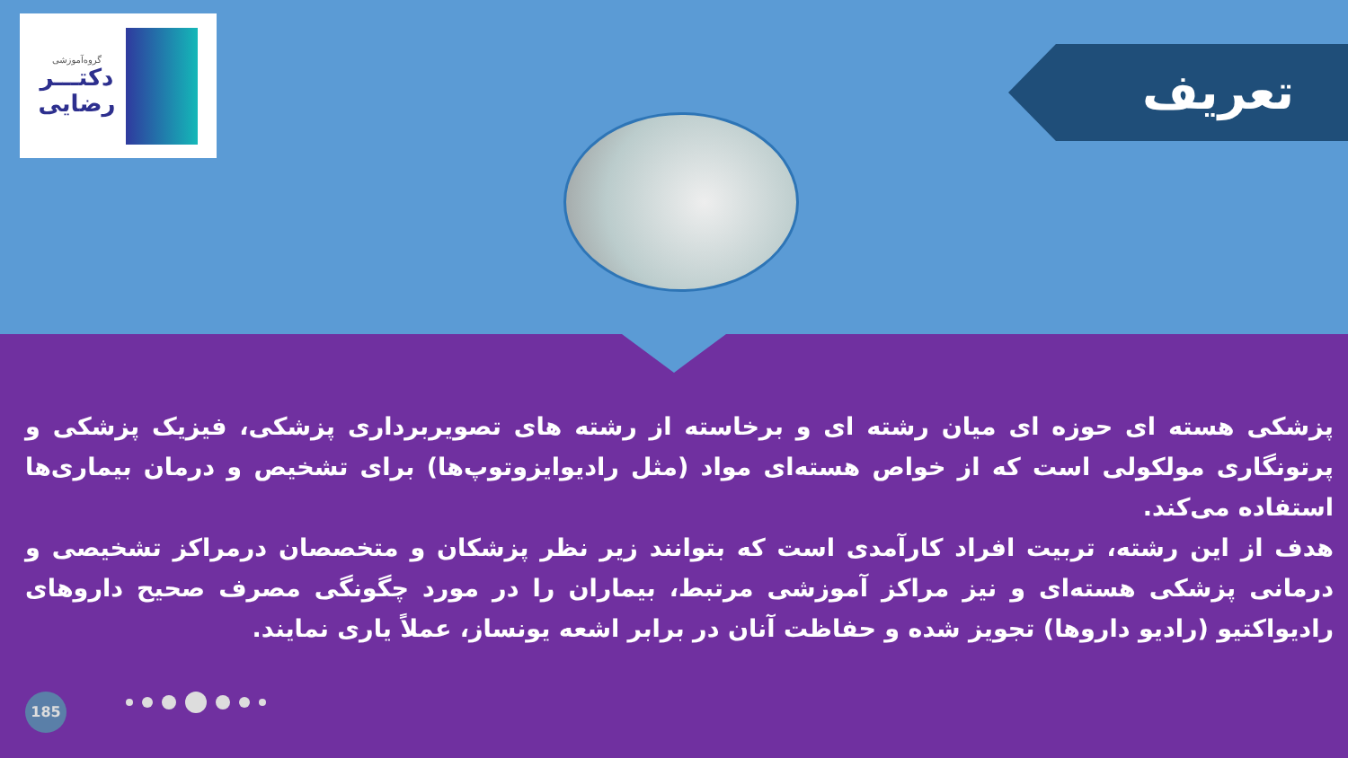گروه‌آموزشی
دکتـــر
رضایی
تعریف
پزشکی هسته ای حوزه ای میان رشته ای و برخاسته از رشته های تصویربرداری پزشکی، فیزیک پزشکی و پرتونگاری مولکولی است که از خواص هسته‌ای مواد (مثل رادیوایزوتوپ‌ها) برای تشخیص و درمان بیماری‌ها استفاده می‌کند.
هدف از این رشته، تربیت افراد کارآمدی است که بتوانند زیر نظر پزشکان و متخصصان درمراکز تشخیصی و درمانی پزشکی هسته‌ای و نیز مراکز آموزشی مرتبط، بیماران را در مورد چگونگی مصرف صحیح داروهای رادیواکتیو (رادیو داروها) تجویز شده و حفاظت آنان در برابر اشعه یونساز، عملاً یاری نمایند.
185